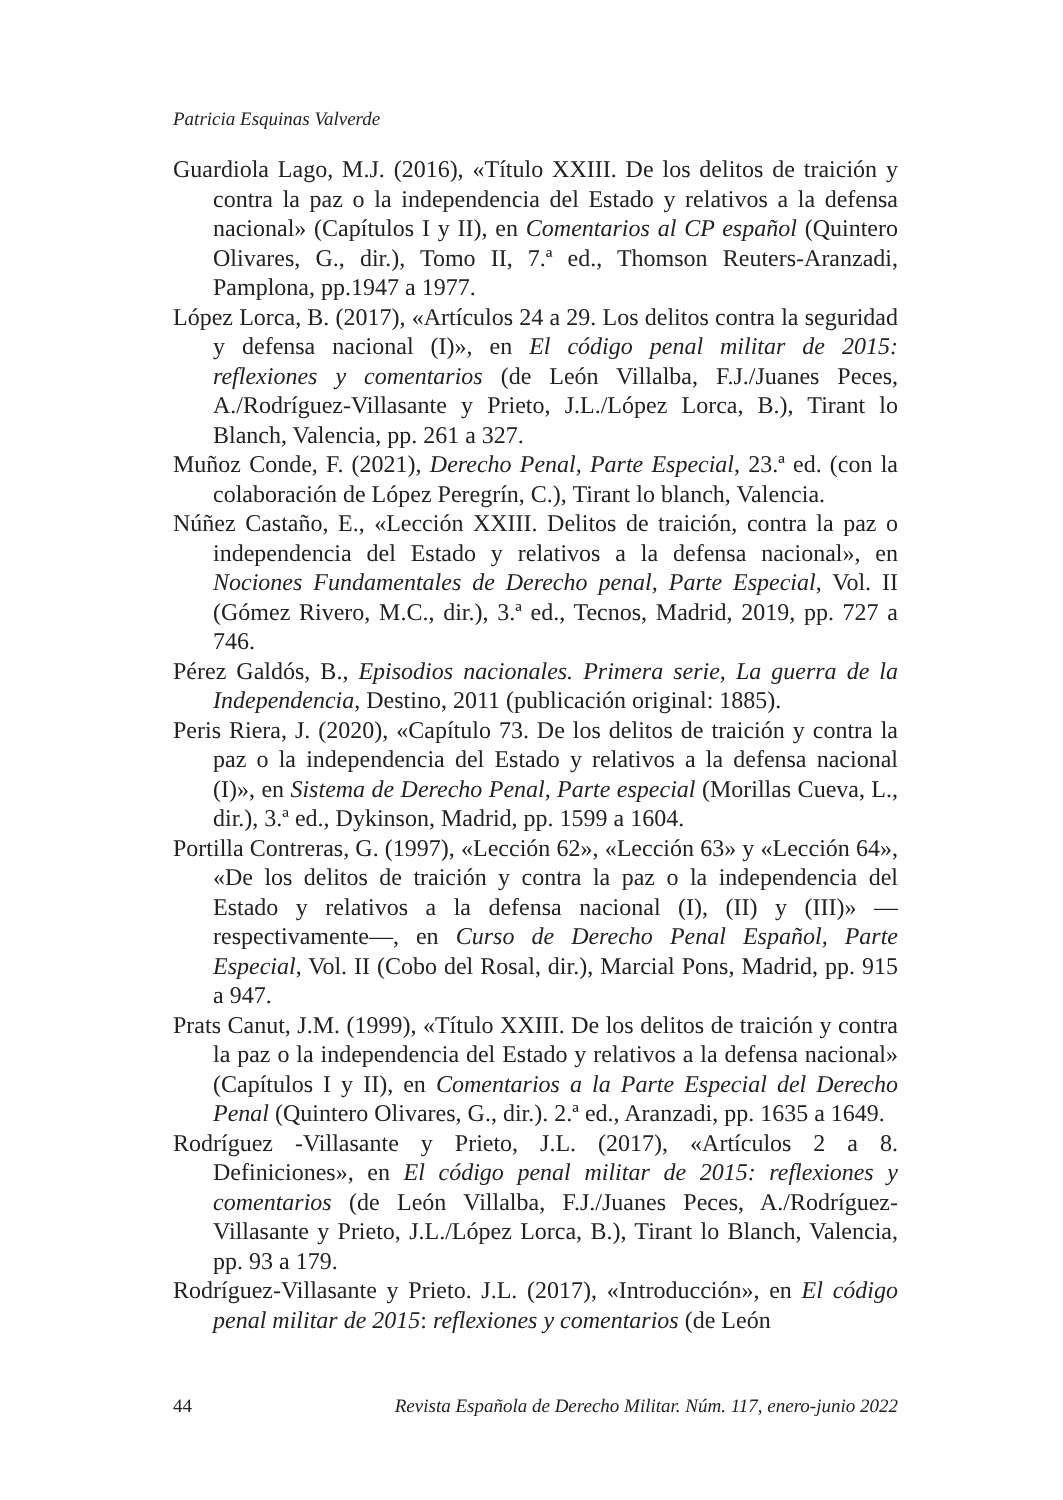Patricia Esquinas Valverde
Guardiola Lago, M.J. (2016), «Título XXIII. De los delitos de traición y contra la paz o la independencia del Estado y relativos a la defensa nacional» (Capítulos I y II), en Comentarios al CP español (Quintero Olivares, G., dir.), Tomo II, 7.ª ed., Thomson Reuters-Aranzadi, Pamplona, pp.1947 a 1977.
López Lorca, B. (2017), «Artículos 24 a 29. Los delitos contra la seguridad y defensa nacional (I)», en El código penal militar de 2015: reflexiones y comentarios (de León Villalba, F.J./Juanes Peces, A./Rodríguez-Villasante y Prieto, J.L./López Lorca, B.), Tirant lo Blanch, Valencia, pp. 261 a 327.
Muñoz Conde, F. (2021), Derecho Penal, Parte Especial, 23.ª ed. (con la colaboración de López Peregrín, C.), Tirant lo blanch, Valencia.
Núñez Castaño, E., «Lección XXIII. Delitos de traición, contra la paz o independencia del Estado y relativos a la defensa nacional», en Nociones Fundamentales de Derecho penal, Parte Especial, Vol. II (Gómez Rivero, M.C., dir.), 3.ª ed., Tecnos, Madrid, 2019, pp. 727 a 746.
Pérez Galdós, B., Episodios nacionales. Primera serie, La guerra de la Independencia, Destino, 2011 (publicación original: 1885).
Peris Riera, J. (2020), «Capítulo 73. De los delitos de traición y contra la paz o la independencia del Estado y relativos a la defensa nacional (I)», en Sistema de Derecho Penal, Parte especial (Morillas Cueva, L., dir.), 3.ª ed., Dykinson, Madrid, pp. 1599 a 1604.
Portilla Contreras, G. (1997), «Lección 62», «Lección 63» y «Lección 64», «De los delitos de traición y contra la paz o la independencia del Estado y relativos a la defensa nacional (I), (II) y (III)» —respectivamente—, en Curso de Derecho Penal Español, Parte Especial, Vol. II (Cobo del Rosal, dir.), Marcial Pons, Madrid, pp. 915 a 947.
Prats Canut, J.M. (1999), «Título XXIII. De los delitos de traición y contra la paz o la independencia del Estado y relativos a la defensa nacional» (Capítulos I y II), en Comentarios a la Parte Especial del Derecho Penal (Quintero Olivares, G., dir.). 2.ª ed., Aranzadi, pp. 1635 a 1649.
Rodríguez -Villasante y Prieto, J.L. (2017), «Artículos 2 a 8. Definiciones», en El código penal militar de 2015: reflexiones y comentarios (de León Villalba, F.J./Juanes Peces, A./Rodríguez-Villasante y Prieto, J.L./López Lorca, B.), Tirant lo Blanch, Valencia, pp. 93 a 179.
Rodríguez-Villasante y Prieto. J.L. (2017), «Introducción», en El código penal militar de 2015: reflexiones y comentarios (de León
44 Revista Española de Derecho Militar. Núm. 117, enero-junio 2022